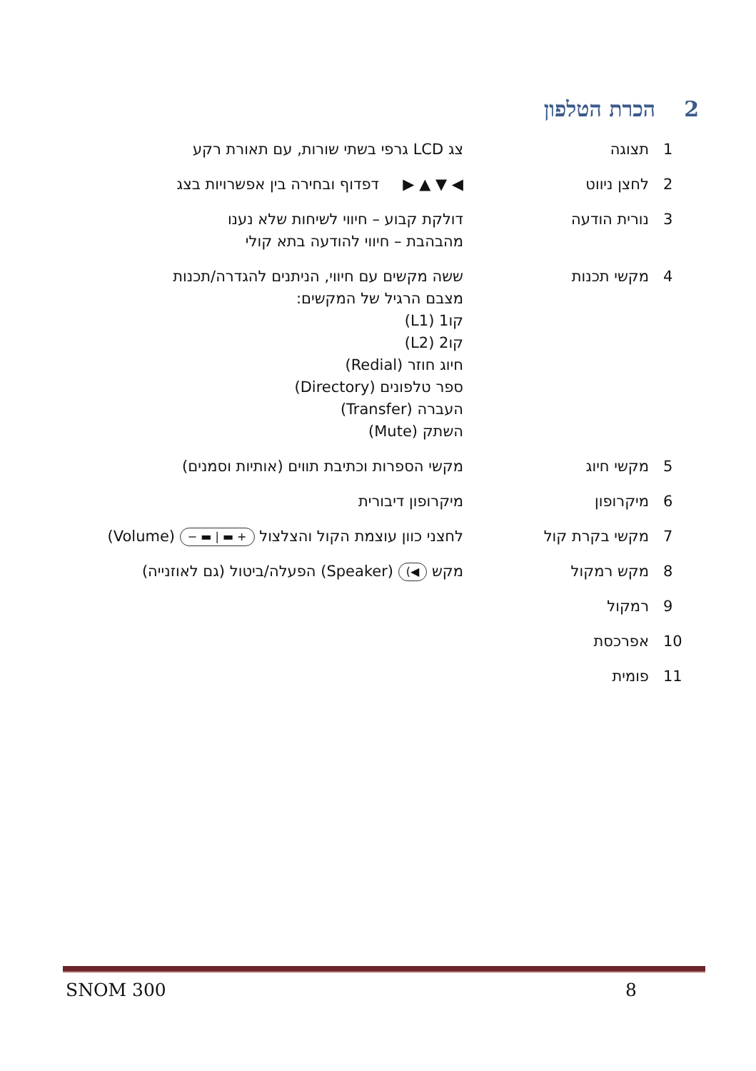2הכרת הטלפון
| 1 | תצוגה | צג LCD גרפי בשתי שורות, עם תאורת רקע |
| 2 | לחצן ניווט | ◀ ▼ ▲ ▶ דפדוף ובחירה בין אפשרויות בצג |
| 3 | נורית הודעה | דולקת קבוע – חיווי לשיחות שלא נענו מהבהבת – חיווי להודעה בתא קולי |
| 4 | מקשי תכנות | ששה מקשים עם חיווי, הניתנים להגדרה/תכנות מצבם הרגיל של המקשים: קו1 (L1) קו2 (L2) חיוג חוזר (Redial) ספר טלפונים (Directory) העברה (Transfer) השתק (Mute) |
| 5 | מקשי חיוג | מקשי הספרות וכתיבת תווים (אותיות וסמנים) |
| 6 | מיקרופון | מיקרופון דיבורית |
| 7 | מקשי בקרת קול | לחצני כוון עוצמת הקול והצלצול + ▬ / ▬ − (Volume) |
| 8 | מקש רמקול | מקש ◀) (Speaker) הפעלה/ביטול (גם לאוזנייה) |
| 9 | רמקול | |
| 10 | אפרכסת | |
| 11 | פומית | |
SNOM 300 8